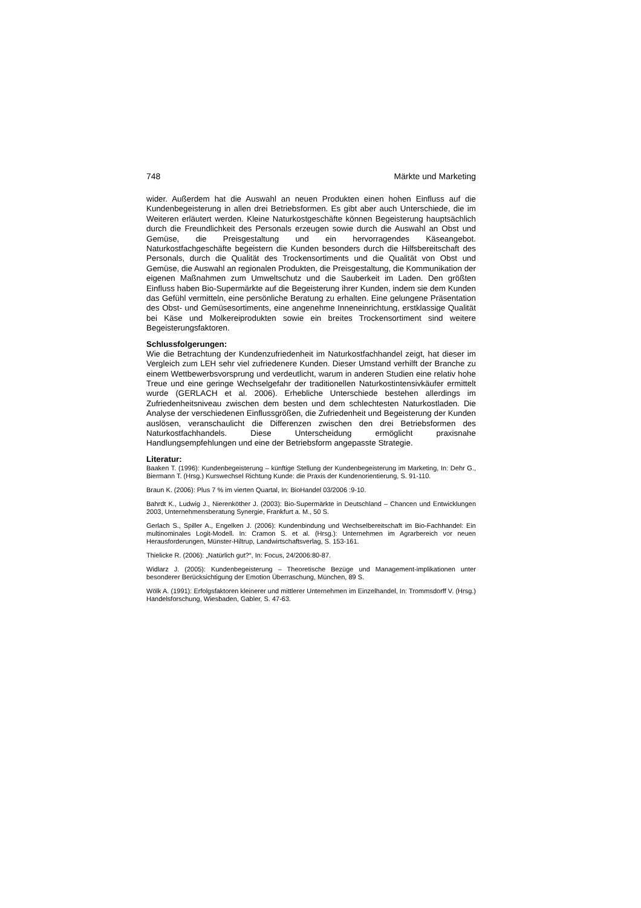748 Märkte und Marketing
wider. Außerdem hat die Auswahl an neuen Produkten einen hohen Einfluss auf die Kundenbegeisterung in allen drei Betriebsformen. Es gibt aber auch Unterschiede, die im Weiteren erläutert werden. Kleine Naturkostgeschäfte können Begeisterung hauptsächlich durch die Freundlichkeit des Personals erzeugen sowie durch die Auswahl an Obst und Gemüse, die Preisgestaltung und ein hervorragendes Käseangebot. Naturkostfachgeschäfte begeistern die Kunden besonders durch die Hilfsbereitschaft des Personals, durch die Qualität des Trockensortiments und die Qualität von Obst und Gemüse, die Auswahl an regionalen Produkten, die Preisgestaltung, die Kommunikation der eigenen Maßnahmen zum Umweltschutz und die Sauberkeit im Laden. Den größten Einfluss haben Bio-Supermärkte auf die Begeisterung ihrer Kunden, indem sie dem Kunden das Gefühl vermitteln, eine persönliche Beratung zu erhalten. Eine gelungene Präsentation des Obst- und Gemüsesortiments, eine angenehme Inneneinrichtung, erstklassige Qualität bei Käse und Molkereiprodukten sowie ein breites Trockensortiment sind weitere Begeisterungsfaktoren.
Schlussfolgerungen:
Wie die Betrachtung der Kundenzufriedenheit im Naturkostfachhandel zeigt, hat dieser im Vergleich zum LEH sehr viel zufriedenere Kunden. Dieser Umstand verhilft der Branche zu einem Wettbewerbsvorsprung und verdeutlicht, warum in anderen Studien eine relativ hohe Treue und eine geringe Wechselgefahr der traditionellen Naturkostintensivkäufer ermittelt wurde (GERLACH et al. 2006). Erhebliche Unterschiede bestehen allerdings im Zufriedenheitsniveau zwischen dem besten und dem schlechtesten Naturkostladen. Die Analyse der verschiedenen Einflussgrößen, die Zufriedenheit und Begeisterung der Kunden auslösen, veranschaulicht die Differenzen zwischen den drei Betriebsformen des Naturkostfachhandels. Diese Unterscheidung ermöglicht praxisnahe Handlungsempfehlungen und eine der Betriebsform angepasste Strategie.
Literatur:
Baaken T. (1996): Kundenbegeisterung – künftige Stellung der Kundenbegeisterung im Marketing, In: Dehr G., Biermann T. (Hrsg.) Kurswechsel Richtung Kunde: die Praxis der Kundenorientierung, S. 91-110.
Braun K. (2006): Plus 7 % im vierten Quartal, In: BioHandel 03/2006 :9-10.
Bahrdt K., Ludwig J., Nierenköther J. (2003): Bio-Supermärkte in Deutschland – Chancen und Entwicklungen 2003, Unternehmensberatung Synergie, Frankfurt a. M., 50 S.
Gerlach S., Spiller A., Engelken J. (2006): Kundenbindung und Wechselbereitschaft im Bio-Fachhandel: Ein multinominales Logit-Modell. In: Cramon S. et al. (Hrsg.): Unternehmen im Agrarbereich vor neuen Herausforderungen, Münster-Hiltrup, Landwirtschaftsverlag, S. 153-161.
Thielicke R. (2006): „Natürlich gut?“, In: Focus, 24/2006:80-87.
Widlarz J. (2005): Kundenbegeisterung – Theoretische Bezüge und Management-implikationen unter besonderer Berücksichtigung der Emotion Überraschung, München, 89 S.
Wölk A. (1991): Erfolgsfaktoren kleinerer und mittlerer Unternehmen im Einzelhandel, In: Trommsdorff V. (Hrsg.) Handelsforschung, Wiesbaden, Gabler, S. 47-63.